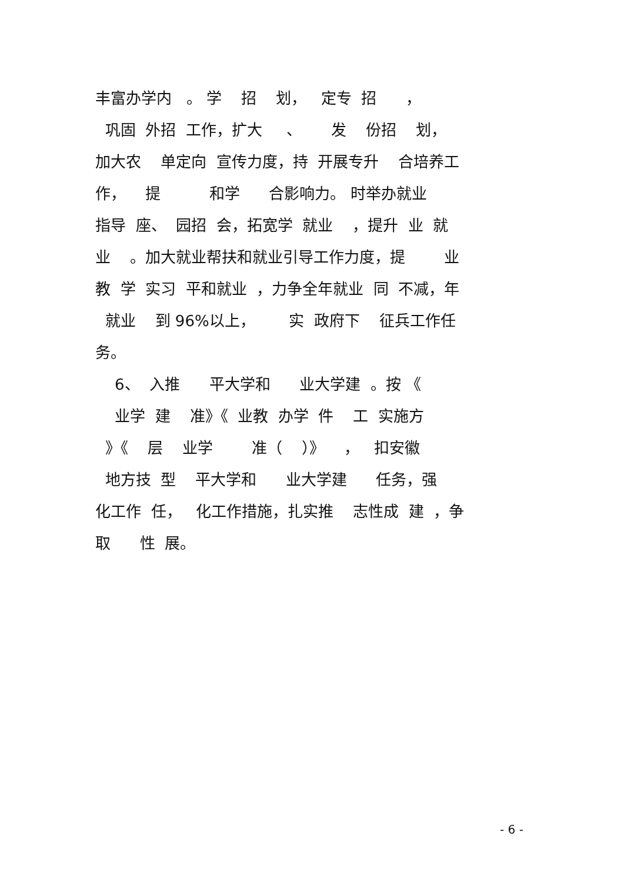丰富办学内 。 学 招 划， 定专 招 ，
巩固 外招 工作，扩大 、 发 份招 划，
加大农 单定向 宣传力度，持 开展专升 合培养工
作， 提 和学 合影响力。 时举办就业
指导 座、 园招 会，拓宽学 就业 ，提升 业 就
业 。加大就业帮扶和就业引导工作力度，提 业
教 学 实习 平和就业 ，力争全年就业 同 不减，年
就业 到 96%以上， 实 政府下 征兵工作任
务。
6、 入推 平大学和 业大学建 。按 《
业学 建 准》《 业教 办学 件 工 实施方
》《 层 业学 准（ ）》 ， 扣安徽
地方技 型 平大学和 业大学建 任务，强
化工作 任， 化工作措施，扎实推 志性成 建 ，争
取 性 展。
- 6 -